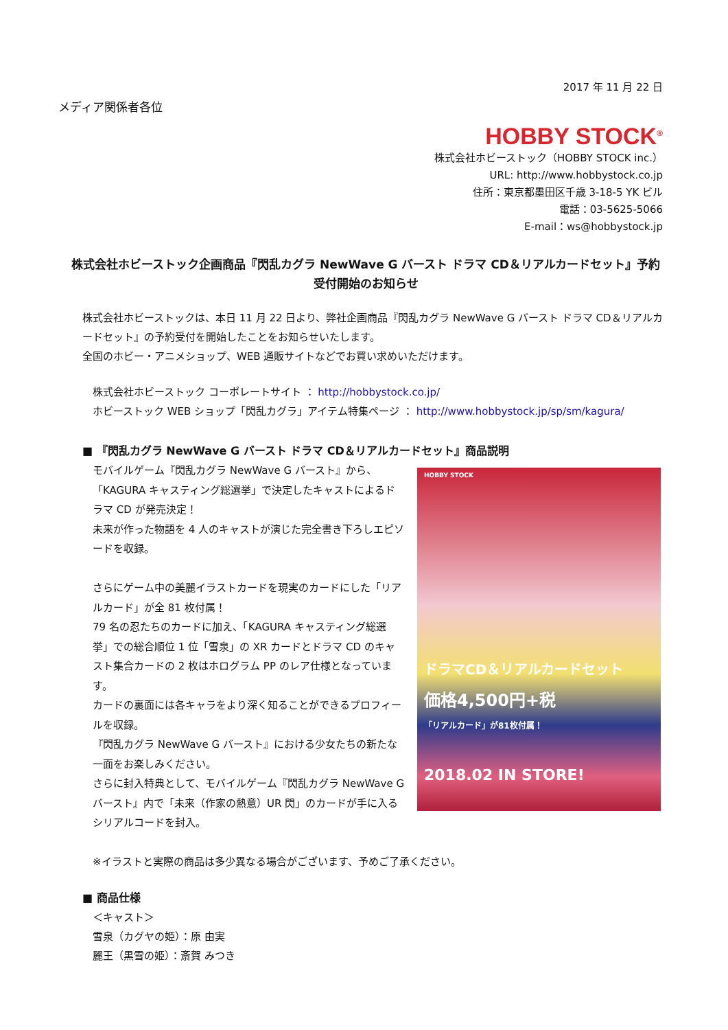2017 年 11 月 22 日
メディア関係者各位
HOBBY STOCK<sup>®</sup>
株式会社ホビーストック（HOBBY STOCK inc.）
URL: http://www.hobbystock.co.jp
住所：東京都墨田区千歳 3-18-5 YK ビル
電話：03-5625-5066
E-mail：ws@hobbystock.jp
株式会社ホビーストック企画商品『閃乱カグラ NewWave G バースト ドラマ CD＆リアルカードセット』予約受付開始のお知らせ
株式会社ホビーストックは、本日 11 月 22 日より、弊社企画商品『閃乱カグラ NewWave G バースト ドラマ CD＆リアルカードセット』の予約受付を開始したことをお知らせいたします。
全国のホビー・アニメショップ、WEB 通販サイトなどでお買い求めいただけます。
株式会社ホビーストック コーポレートサイト ： http://hobbystock.co.jp/
ホビーストック WEB ショップ「閃乱カグラ」アイテム特集ページ ： http://www.hobbystock.jp/sp/sm/kagura/
■ 『閃乱カグラ NewWave G バースト ドラマ CD＆リアルカードセット』商品説明
モバイルゲーム『閃乱カグラ NewWave G バースト』から、「KAGURA キャスティング総選挙」で決定したキャストによるドラマ CD が発売決定！
未来が作った物語を 4 人のキャストが演じた完全書き下ろしエピソードを収録。
さらにゲーム中の美麗イラストカードを現実のカードにした「リアルカード」が全 81 枚付属！
79 名の忍たちのカードに加え、「KAGURA キャスティング総選挙」での総合順位 1 位「雪泉」の XR カードとドラマ CD のキャスト集合カードの 2 枚はホログラム PP のレア仕様となっています。
カードの裏面には各キャラをより深く知ることができるプロフィールを収録。
『閃乱カグラ NewWave G バースト』における少女たちの新たな一面をお楽しみください。
さらに封入特典として、モバイルゲーム『閃乱カグラ NewWave G バースト』内で「未来（作家の熱意）UR 閃」のカードが手に入るシリアルコードを封入。
HOBBY STOCK
ドラマCD＆リアルカードセット
価格4,500円+税
「リアルカード」が81枚付属！
2018.02 IN STORE!
※イラストと実際の商品は多少異なる場合がございます、予めご了承ください。
■ 商品仕様
＜キャスト＞
雪泉（カグヤの姫）：原 由実
麗王（黒雪の姫）：斎賀 みつき